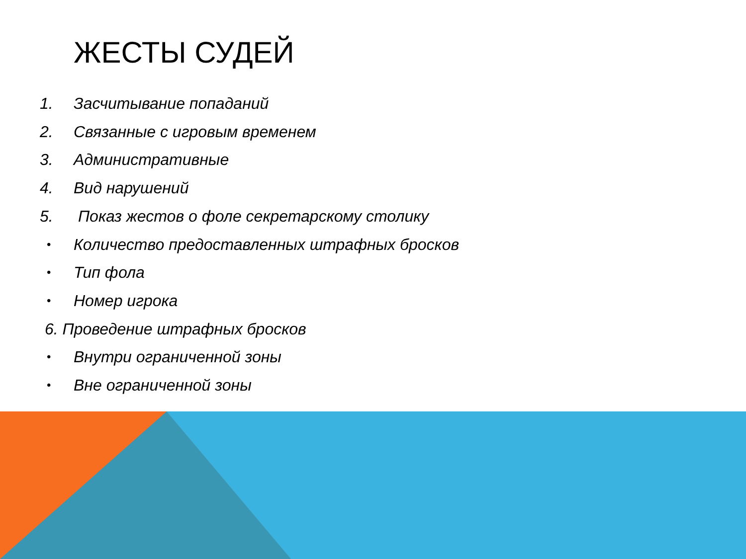ЖЕСТЫ СУДЕЙ
1. Засчитывание попаданий
2. Связанные с игровым временем
3. Административные
4. Вид нарушений
5. Показ жестов о фоле секретарскому столику
• Количество предоставленных штрафных бросков
• Тип фола
• Номер игрока
6. Проведение штрафных бросков
• Внутри ограниченной зоны
• Вне ограниченной зоны